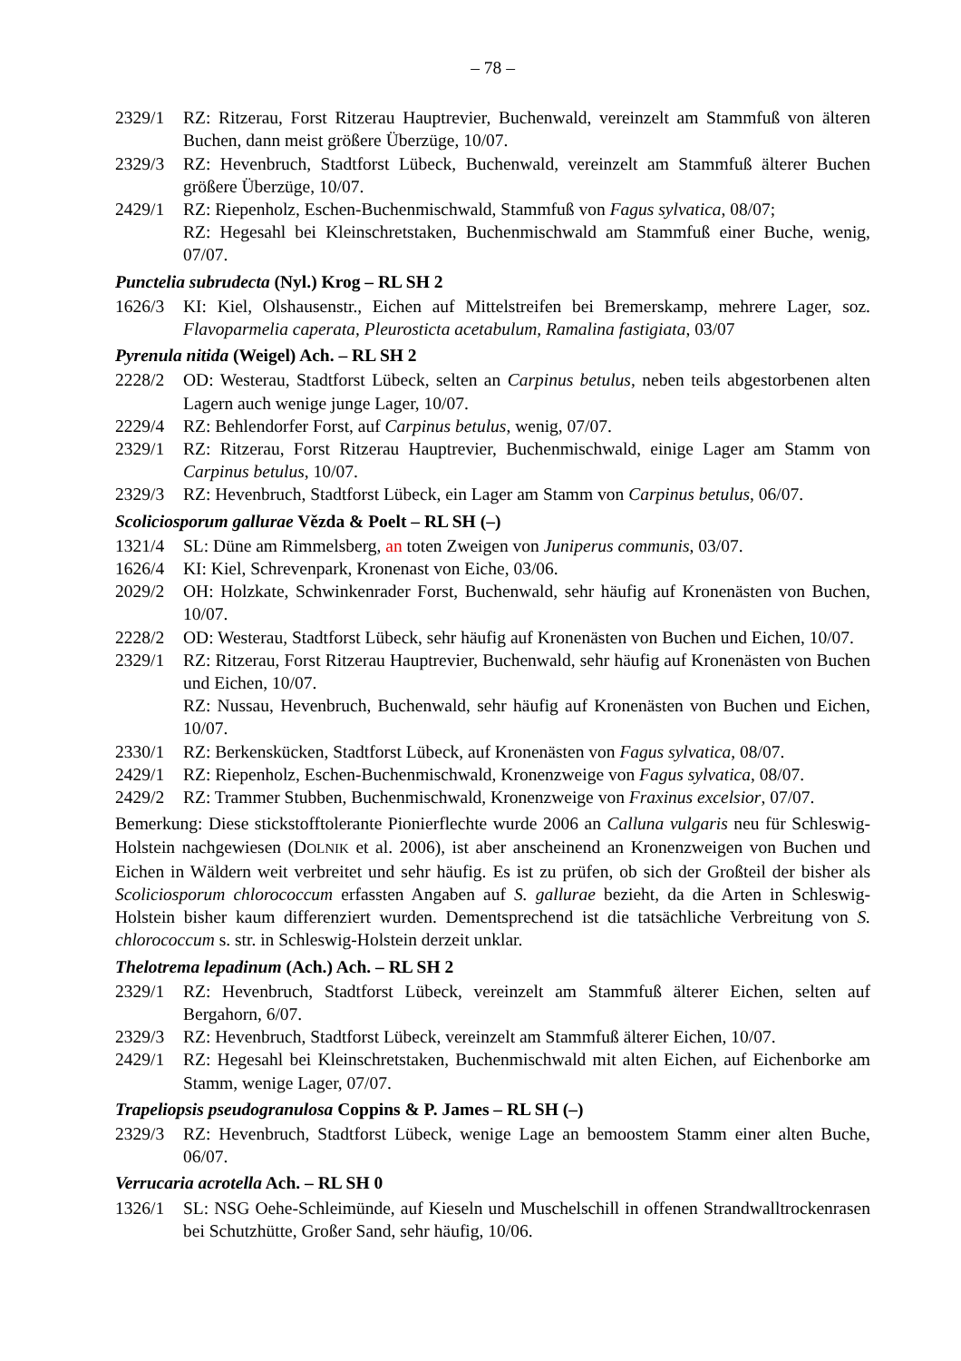– 78 –
2329/1 RZ: Ritzerau, Forst Ritzerau Hauptrevier, Buchenwald, vereinzelt am Stammfuß von älteren Buchen, dann meist größere Überzüge, 10/07.
2329/3 RZ: Hevenbruch, Stadtforst Lübeck, Buchenwald, vereinzelt am Stammfuß älterer Buchen größere Überzüge, 10/07.
2429/1 RZ: Riepenholz, Eschen-Buchenmischwald, Stammfuß von Fagus sylvatica, 08/07;
RZ: Hegesahl bei Kleinschretstaken, Buchenmischwald am Stammfuß einer Buche, wenig, 07/07.
Punctelia subrudecta (Nyl.) Krog – RL SH 2
1626/3 KI: Kiel, Olshausenstr., Eichen auf Mittelstreifen bei Bremerskamp, mehrere Lager, soz. Flavoparmelia caperata, Pleurosticta acetabulum, Ramalina fastigiata, 03/07
Pyrenula nitida (Weigel) Ach. – RL SH 2
2228/2 OD: Westerau, Stadtforst Lübeck, selten an Carpinus betulus, neben teils abgestorbenen alten Lagern auch wenige junge Lager, 10/07.
2229/4 RZ: Behlendorfer Forst, auf Carpinus betulus, wenig, 07/07.
2329/1 RZ: Ritzerau, Forst Ritzerau Hauptrevier, Buchenmischwald, einige Lager am Stamm von Carpinus betulus, 10/07.
2329/3 RZ: Hevenbruch, Stadtforst Lübeck, ein Lager am Stamm von Carpinus betulus, 06/07.
Scoliciosporum gallurae Vězda & Poelt – RL SH (–)
1321/4 SL: Düne am Rimmelsberg, an toten Zweigen von Juniperus communis, 03/07.
1626/4 KI: Kiel, Schrevenpark, Kronenast von Eiche, 03/06.
2029/2 OH: Holzkate, Schwinkenrader Forst, Buchenwald, sehr häufig auf Kronenästen von Buchen, 10/07.
2228/2 OD: Westerau, Stadtforst Lübeck, sehr häufig auf Kronenästen von Buchen und Eichen, 10/07.
2329/1 RZ: Ritzerau, Forst Ritzerau Hauptrevier, Buchenwald, sehr häufig auf Kronenästen von Buchen und Eichen, 10/07.
RZ: Nussau, Hevenbruch, Buchenwald, sehr häufig auf Kronenästen von Buchen und Eichen, 10/07.
2330/1 RZ: Berkenskücken, Stadtforst Lübeck, auf Kronenästen von Fagus sylvatica, 08/07.
2429/1 RZ: Riepenholz, Eschen-Buchenmischwald, Kronenzweige von Fagus sylvatica, 08/07.
2429/2 RZ: Trammer Stubben, Buchenmischwald, Kronenzweige von Fraxinus excelsior, 07/07.
Bemerkung: Diese stickstofftolerante Pionierflechte wurde 2006 an Calluna vulgaris neu für Schleswig-Holstein nachgewiesen (DOLNIK et al. 2006), ist aber anscheinend an Kronenzweigen von Buchen und Eichen in Wäldern weit verbreitet und sehr häufig. Es ist zu prüfen, ob sich der Großteil der bisher als Scoliciosporum chlorococcum erfassten Angaben auf S. gallurae bezieht, da die Arten in Schleswig-Holstein bisher kaum differenziert wurden. Dementsprechend ist die tatsächliche Verbreitung von S. chlorococcum s. str. in Schleswig-Holstein derzeit unklar.
Thelotrema lepadinum (Ach.) Ach. – RL SH 2
2329/1 RZ: Hevenbruch, Stadtforst Lübeck, vereinzelt am Stammfuß älterer Eichen, selten auf Bergahorn, 6/07.
2329/3 RZ: Hevenbruch, Stadtforst Lübeck, vereinzelt am Stammfuß älterer Eichen, 10/07.
2429/1 RZ: Hegesahl bei Kleinschretstaken, Buchenmischwald mit alten Eichen, auf Eichenborke am Stamm, wenige Lager, 07/07.
Trapeliopsis pseudogranulosa Coppins & P. James – RL SH (–)
2329/3 RZ: Hevenbruch, Stadtforst Lübeck, wenige Lage an bemoostem Stamm einer alten Buche, 06/07.
Verrucaria acrotella Ach. – RL SH 0
1326/1 SL: NSG Oehe-Schleimünde, auf Kieseln und Muschelschill in offenen Strandwalltrockenrasen bei Schutzhütte, Großer Sand, sehr häufig, 10/06.